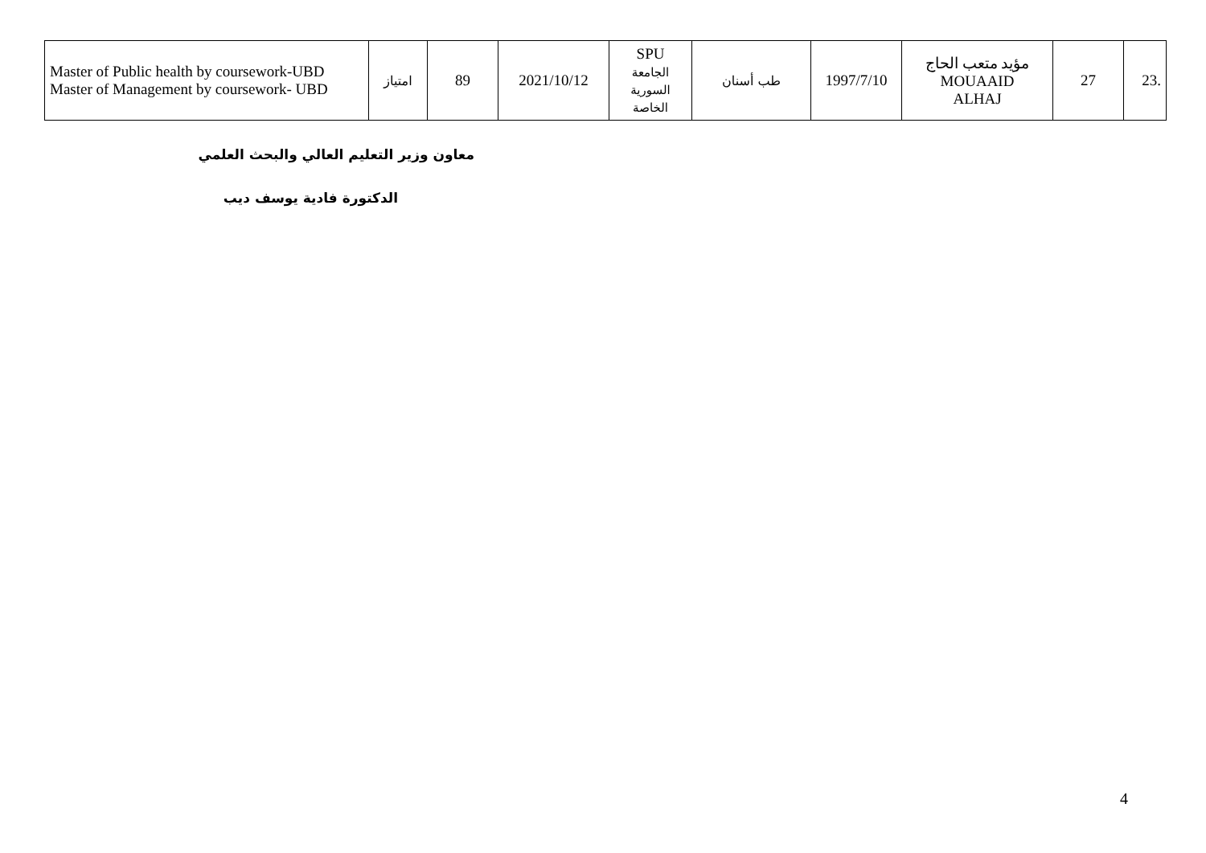| .23 | 27 | مؤيد متعب الحاج MOUAAID ALHAJ | 1997/7/10 | طب أسنان | SPU الجامعة السورية الخاصة | 2021/10/12 | 89 | امتياز | Master of Public health by coursework-UBD Master of Management by coursework- UBD |
معاون وزير التعليم العالي والبحث العلمي
الدكتورة فادية يوسف ديب
4